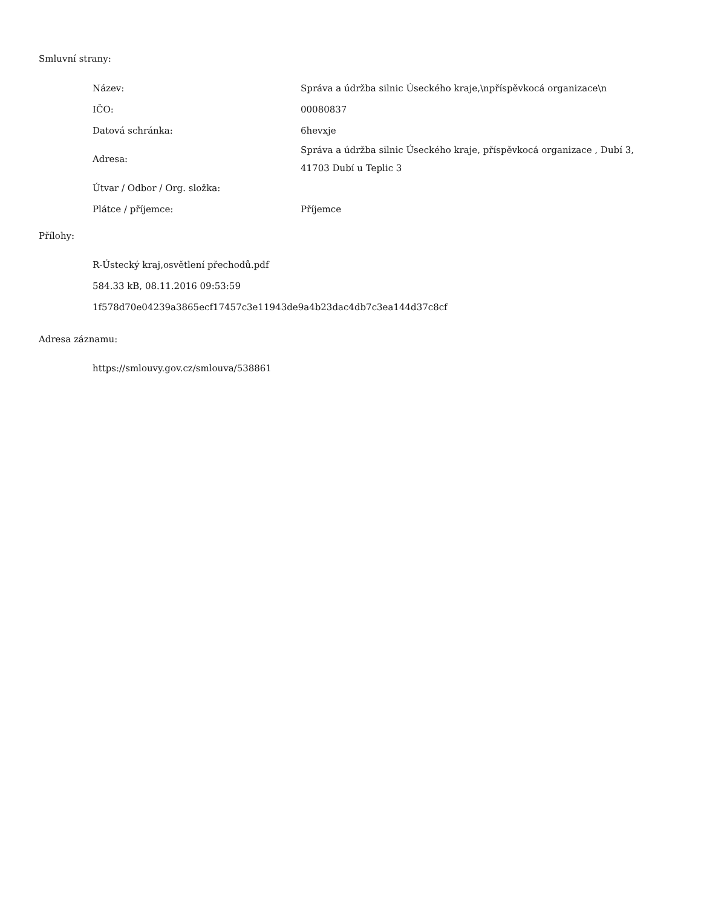Smluvní strany:
| Název: | Správa a údržba silnic Úseckého kraje,\npříspěvkocá organizace\n |
| IČO: | 00080837 |
| Datová schránka: | 6hevxje |
| Adresa: | Správa a údržba silnic Úseckého kraje, příspěvkocá organizace , Dubí 3, 41703 Dubí u Teplic 3 |
| Útvar / Odbor / Org. složka: | |
| Plátce / příjemce: | Příjemce |
Přílohy:
R-Ústecký kraj,osvětlení přechodů.pdf
584.33 kB, 08.11.2016 09:53:59
1f578d70e04239a3865ecf17457c3e11943de9a4b23dac4db7c3ea144d37c8cf
Adresa záznamu:
https://smlouvy.gov.cz/smlouva/538861